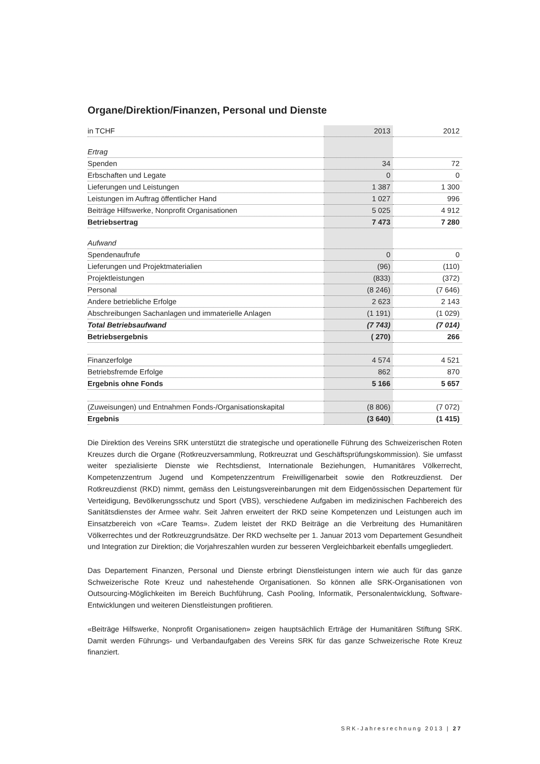Organe/Direktion/Finanzen, Personal und Dienste
| in TCHF | 2013 | 2012 |
| --- | --- | --- |
| Ertrag | | |
| Spenden | 34 | 72 |
| Erbschaften und Legate | 0 | 0 |
| Lieferungen und Leistungen | 1 387 | 1 300 |
| Leistungen im Auftrag öffentlicher Hand | 1 027 | 996 |
| Beiträge Hilfswerke, Nonprofit Organisationen | 5 025 | 4 912 |
| Betriebsertrag | 7 473 | 7 280 |
| Aufwand | | |
| Spendenaufrufe | 0 | 0 |
| Lieferungen und Projektmaterialien | (96) | (110) |
| Projektleistungen | (833) | (372) |
| Personal | (8 246) | (7 646) |
| Andere betriebliche Erfolge | 2 623 | 2 143 |
| Abschreibungen Sachanlagen und immaterielle Anlagen | (1 191) | (1 029) |
| Total Betriebsaufwand | (7 743) | (7 014) |
| Betriebsergebnis | ( 270) | 266 |
| Finanzerfolge | 4 574 | 4 521 |
| Betriebsfremde Erfolge | 862 | 870 |
| Ergebnis ohne Fonds | 5 166 | 5 657 |
| (Zuweisungen) und Entnahmen Fonds-/Organisationskapital | (8 806) | (7 072) |
| Ergebnis | (3 640) | (1 415) |
Die Direktion des Vereins SRK unterstützt die strategische und operationelle Führung des Schweizerischen Roten Kreuzes durch die Organe (Rotkreuzversammlung, Rotkreuzrat und Geschäftsprüfungskommission). Sie umfasst weiter spezialisierte Dienste wie Rechtsdienst, Internationale Beziehungen, Humanitäres Völkerrecht, Kompetenzzentrum Jugend und Kompetenzzentrum Freiwilligenarbeit sowie den Rotkreuzdienst. Der Rotkreuzdienst (RKD) nimmt, gemäss den Leistungsvereinbarungen mit dem Eidgenössischen Departement für Verteidigung, Bevölkerungsschutz und Sport (VBS), verschiedene Aufgaben im medizinischen Fachbereich des Sanitätsdienstes der Armee wahr. Seit Jahren erweitert der RKD seine Kompetenzen und Leistungen auch im Einsatzbereich von «Care Teams». Zudem leistet der RKD Beiträge an die Verbreitung des Humanitären Völkerrechtes und der Rotkreuzgrundsätze. Der RKD wechselte per 1. Januar 2013 vom Departement Gesundheit und Integration zur Direktion; die Vorjahreszahlen wurden zur besseren Vergleichbarkeit ebenfalls umgegliedert.
Das Departement Finanzen, Personal und Dienste erbringt Dienstleistungen intern wie auch für das ganze Schweizerische Rote Kreuz und nahestehende Organisationen. So können alle SRK-Organisationen von Outsourcing-Möglichkeiten im Bereich Buchführung, Cash Pooling, Informatik, Personalentwicklung, Software-Entwicklungen und weiteren Dienstleistungen profitieren.
«Beiträge Hilfswerke, Nonprofit Organisationen» zeigen hauptsächlich Erträge der Humanitären Stiftung SRK. Damit werden Führungs- und Verbandaufgaben des Vereins SRK für das ganze Schweizerische Rote Kreuz finanziert.
SRK-Jahresrechnung 2013 | 27